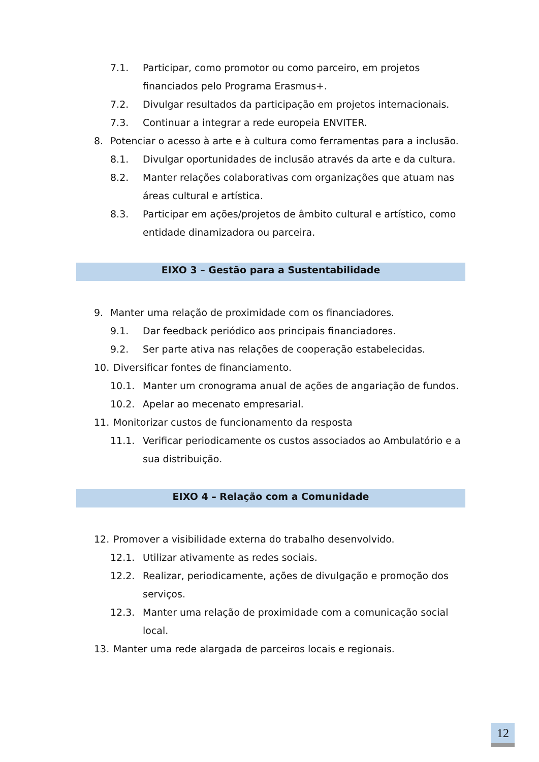7.1. Participar, como promotor ou como parceiro, em projetos financiados pelo Programa Erasmus+.
7.2. Divulgar resultados da participação em projetos internacionais.
7.3. Continuar a integrar a rede europeia ENVITER.
8. Potenciar o acesso à arte e à cultura como ferramentas para a inclusão.
8.1. Divulgar oportunidades de inclusão através da arte e da cultura.
8.2. Manter relações colaborativas com organizações que atuam nas áreas cultural e artística.
8.3. Participar em ações/projetos de âmbito cultural e artístico, como entidade dinamizadora ou parceira.
EIXO 3 – Gestão para a Sustentabilidade
9. Manter uma relação de proximidade com os financiadores.
9.1. Dar feedback periódico aos principais financiadores.
9.2. Ser parte ativa nas relações de cooperação estabelecidas.
10. Diversificar fontes de financiamento.
10.1. Manter um cronograma anual de ações de angariação de fundos.
10.2. Apelar ao mecenato empresarial.
11. Monitorizar custos de funcionamento da resposta
11.1. Verificar periodicamente os custos associados ao Ambulatório e a sua distribuição.
EIXO 4 – Relação com a Comunidade
12. Promover a visibilidade externa do trabalho desenvolvido.
12.1. Utilizar ativamente as redes sociais.
12.2. Realizar, periodicamente, ações de divulgação e promoção dos serviços.
12.3. Manter uma relação de proximidade com a comunicação social local.
13. Manter uma rede alargada de parceiros locais e regionais.
12